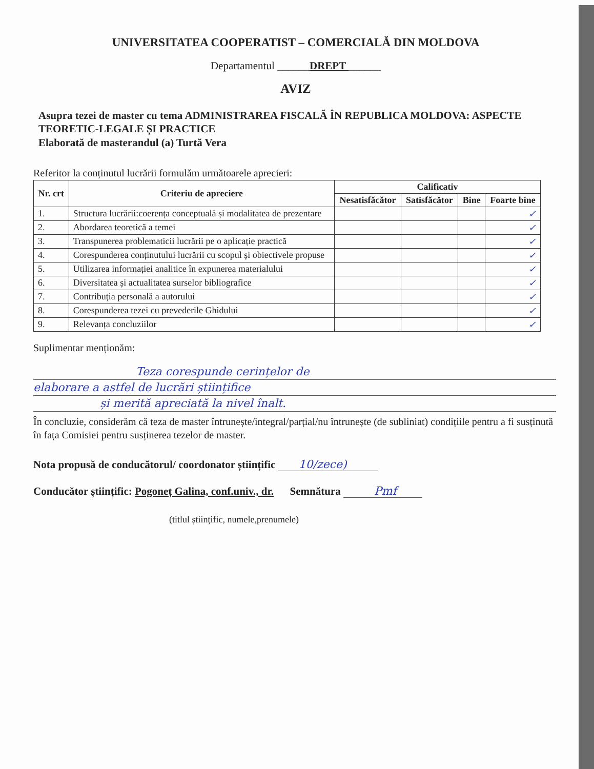UNIVERSITATEA COOPERATIST – COMERCIALĂ DIN MOLDOVA
Departamentul ______DREPT ______
AVIZ
Asupra tezei de master cu tema ADMINISTRAREA FISCALĂ ÎN REPUBLICA MOLDOVA: ASPECTE TEORETIC-LEGALE ȘI PRACTICE
Elaborată de masterandul (a) Turtă Vera
Referitor la conținutul lucrării formulăm următoarele aprecieri:
| Nr. crt | Criteriu de apreciere | Calificativ | | | |
| --- | --- | --- | --- | --- | --- |
| | | Nesatisfăcător | Satisfăcător | Bine | Foarte bine |
| 1. | Structura lucrării:coerența conceptuală și modalitatea de prezentare | | | | ✓ |
| 2. | Abordarea teoretică a temei | | | | ✓ |
| 3. | Transpunerea problematicii lucrării pe o aplicație practică | | | | ✓ |
| 4. | Corespunderea conținutului lucrării cu scopul și obiectivele propuse | | | | ✓ |
| 5. | Utilizarea informației analitice în expunerea materialului | | | | ✓ |
| 6. | Diversitatea și actualitatea surselor bibliografice | | | | ✓ |
| 7. | Contribuția personală a autorului | | | | ✓ |
| 8. | Corespunderea tezei cu prevederile Ghidului | | | | ✓ |
| 9. | Relevanța concluziilor | | | | ✓ |
Suplimentar menționăm:
Teza corespunde cerințelor de
elaborare a astfel de lucrări științifice
și merită apreciată la nivel înalt.
În concluzie, considerăm că teza de master întrunește/integral/parțial/nu întrunește (de subliniat) condițiile pentru a fi susținută în fața Comisiei pentru susținerea tezelor de master.
Nota propusă de conducătorul/ coordonator științific 10/zece)
Conducător științific: Pogoneț Galina, conf.univ., dr. Semnătura Pmf
(titlul științific, numele,prenumele)